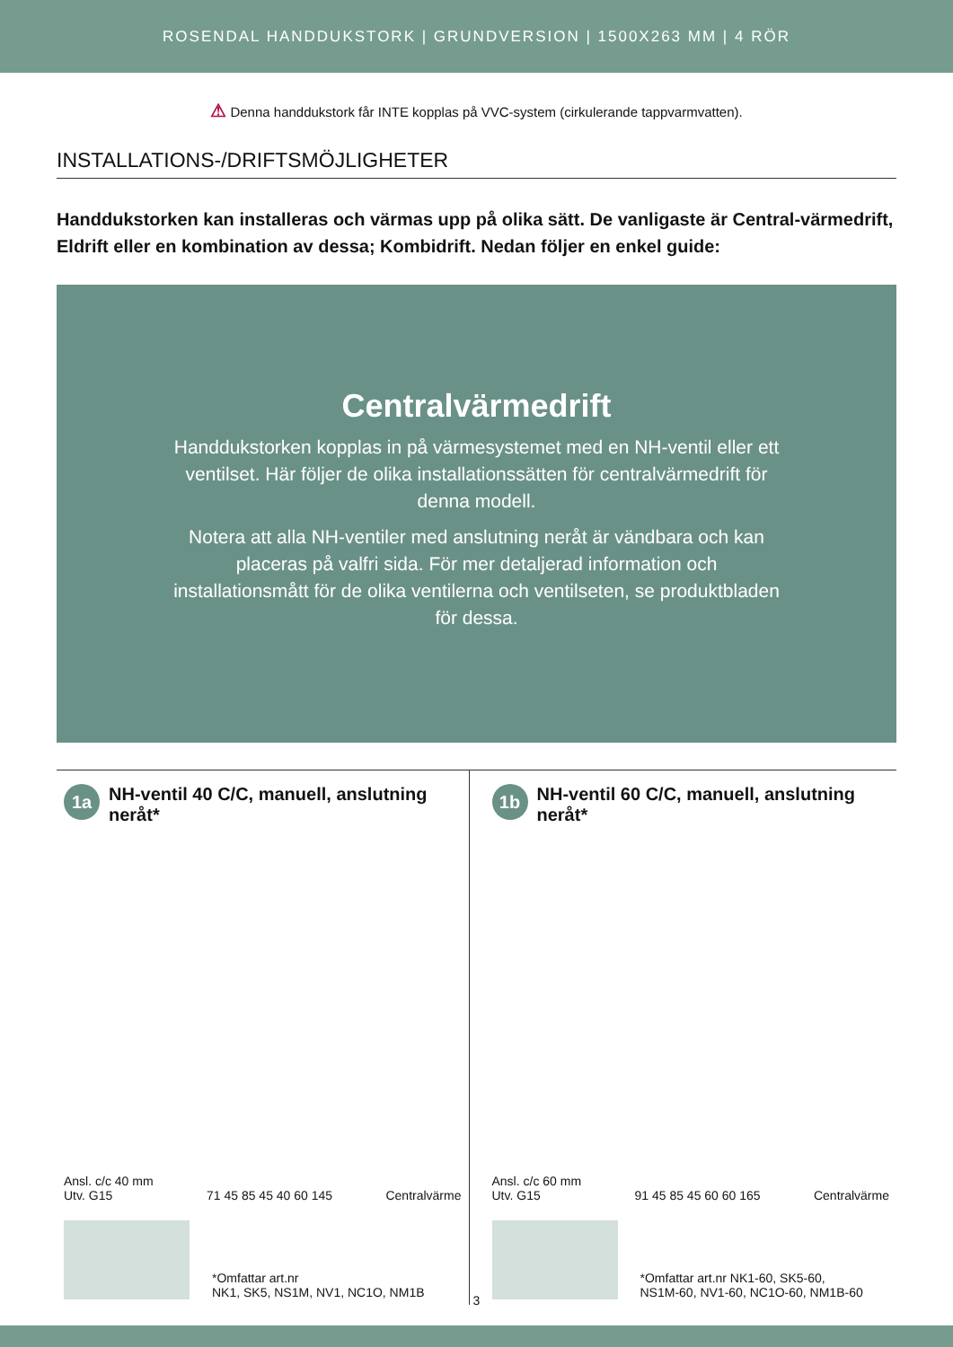ROSENDAL HANDDUKSTORK | GRUNDVERSION | 1500X263 MM | 4 RÖR
⚠ Denna handdukstork får INTE kopplas på VVC-system (cirkulerande tappvarmvatten).
INSTALLATIONS-/DRIFTSMÖJLIGHETER
Handdukstorken kan installeras och värmas upp på olika sätt. De vanligaste är Central-värmedrift, Eldrift eller en kombination av dessa; Kombidrift. Nedan följer en enkel guide:
Centralvärmedrift
Handdukstorken kopplas in på värmesystemet med en NH-ventil eller ett ventilset. Här följer de olika installationssätten för centralvärmedrift för denna modell.
Notera att alla NH-ventiler med anslutning neråt är vändbara och kan placeras på valfri sida. För mer detaljerad information och installationsmått för de olika ventilerna och ventilseten, se produktbladen för dessa.
1a
NH-ventil 40 C/C, manuell, anslutning neråt*
Ansl. c/c 40 mm
Utv. G15
71 45 85 45 40 60 145
Centralvärme
*Omfattar art.nr
NK1, SK5, NS1M, NV1, NC1O, NM1B
1b
NH-ventil 60 C/C, manuell, anslutning neråt*
Ansl. c/c 60 mm
Utv. G15
91 45 85 45 60 60 165
Centralvärme
*Omfattar art.nr NK1-60, SK5-60,
NS1M-60, NV1-60, NC1O-60, NM1B-60
3